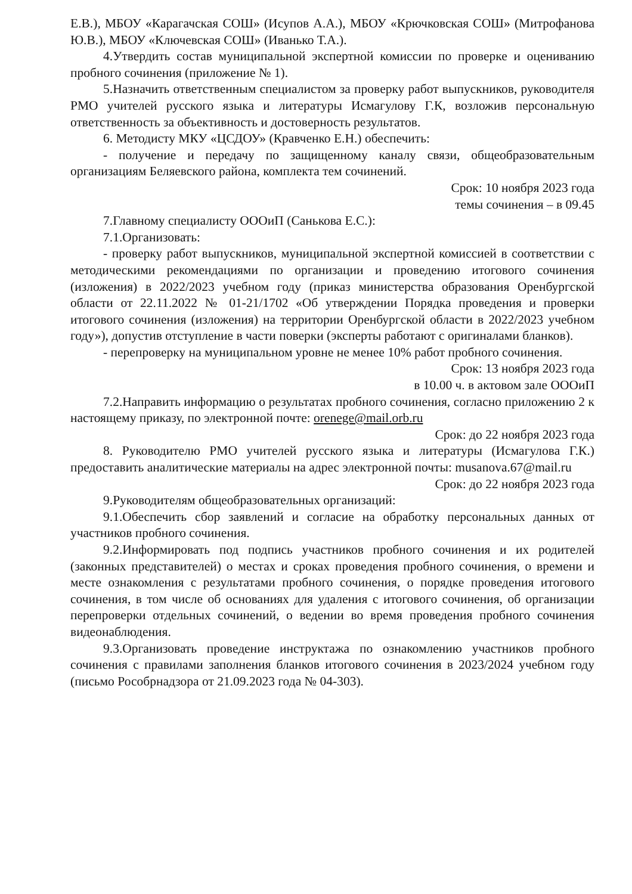Е.В.), МБОУ «Карагачская СОШ» (Исупов А.А.), МБОУ «Крючковская СОШ» (Митрофанова Ю.В.), МБОУ «Ключевская СОШ» (Иванько Т.А.).
4.Утвердить состав муниципальной экспертной комиссии по проверке и оцениванию пробного сочинения (приложение № 1).
5.Назначить ответственным специалистом за проверку работ выпускников, руководителя РМО учителей русского языка и литературы Исмагулову Г.К, возложив персональную ответственность за объективность и достоверность результатов.
6. Методисту МКУ «ЦСДОУ» (Кравченко Е.Н.) обеспечить:
- получение и передачу по защищенному каналу связи, общеобразовательным организациям Беляевского района, комплекта тем сочинений.
Срок: 10 ноября 2023 года
темы сочинения – в 09.45
7.Главному специалисту ОООиП (Санькова Е.С.):
7.1.Организовать:
- проверку работ выпускников, муниципальной экспертной комиссией в соответствии с методическими рекомендациями по организации и проведению итогового сочинения (изложения) в 2022/2023 учебном году (приказ министерства образования Оренбургской области от 22.11.2022 № 01-21/1702 «Об утверждении Порядка проведения и проверки итогового сочинения (изложения) на территории Оренбургской области в 2022/2023 учебном году»), допустив отступление в части поверки (эксперты работают с оригиналами бланков).
- перепроверку на муниципальном уровне не менее 10% работ пробного сочинения.
Срок: 13 ноября 2023 года
в 10.00 ч. в актовом зале ОООиП
7.2.Направить информацию о результатах пробного сочинения, согласно приложению 2 к настоящему приказу, по электронной почте: orenege@mail.orb.ru
Срок: до 22 ноября 2023 года
8. Руководителю РМО учителей русского языка и литературы (Исмагулова Г.К.) предоставить аналитические материалы на адрес электронной почты: musanova.67@mail.ru
Срок: до 22 ноября 2023 года
9.Руководителям общеобразовательных организаций:
9.1.Обеспечить сбор заявлений и согласие на обработку персональных данных от участников пробного сочинения.
9.2.Информировать под подпись участников пробного сочинения и их родителей (законных представителей) о местах и сроках проведения пробного сочинения, о времени и месте ознакомления с результатами пробного сочинения, о порядке проведения итогового сочинения, в том числе об основаниях для удаления с итогового сочинения, об организации перепроверки отдельных сочинений, о ведении во время проведения пробного сочинения видеонаблюдения.
9.3.Организовать проведение инструктажа по ознакомлению участников пробного сочинения с правилами заполнения бланков итогового сочинения в 2023/2024 учебном году (письмо Рособрнадзора от 21.09.2023 года № 04-303).